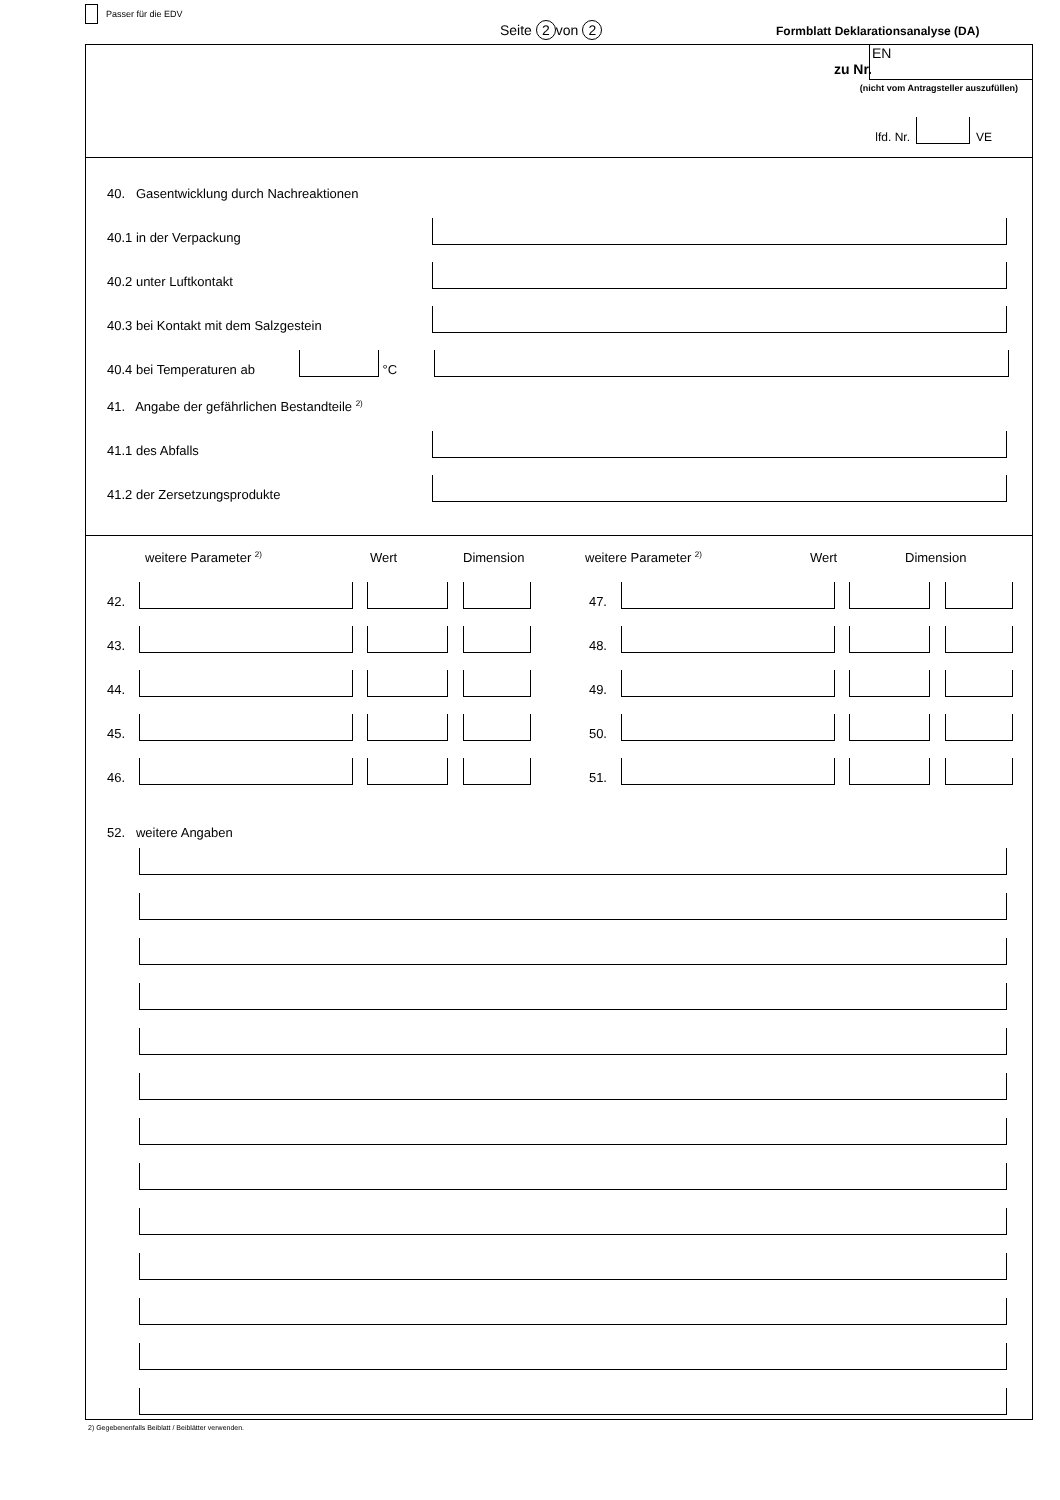Passer für die EDV
Seite 2 von 2
Formblatt Deklarationsanalyse (DA)
zu Nr.
EN
(nicht vom Antragsteller auszufüllen)
lfd. Nr. VE
40. Gasentwicklung durch Nachreaktionen
40.1 in der Verpackung
40.2 unter Luftkontakt
40.3 bei Kontakt mit dem Salzgestein
40.4 bei Temperaturen ab °C
41. Angabe der gefährlichen Bestandteile <sup>2)</sup>
41.1 des Abfalls
41.2 der Zersetzungsprodukte
weitere Parameter <sup>2)</sup> Wert Dimension weitere Parameter <sup>2)</sup> Wert Dimension
42. 47.
43. 48.
44. 49.
45. 50.
46. 51.
52. weitere Angaben
2) Gegebenenfalls Beiblatt / Beiblätter verwenden.